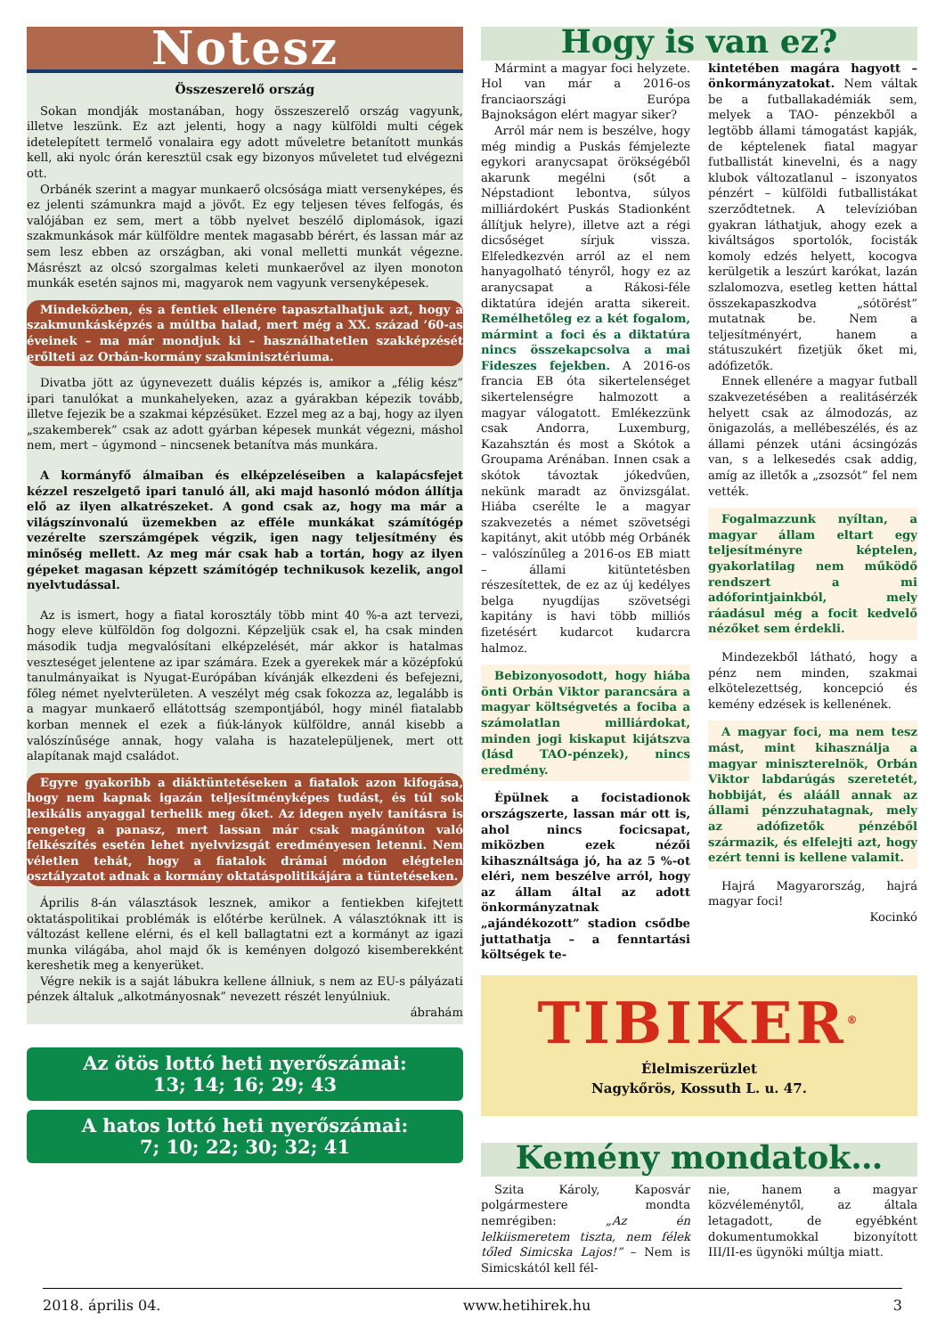Notesz
Összeszerelő ország
Sokan mondják mostanában, hogy összeszerelő ország vagyunk, illetve leszünk. Ez azt jelenti, hogy a nagy külföldi multi cégek idetelepített termelő vonalaira egy adott műveletre betanított munkás kell, aki nyolc órán keresztül csak egy bizonyos műveletet tud elvégezni ott.
Orbánék szerint a magyar munkaerő olcsósága miatt versenyképes, és ez jelenti számunkra majd a jövőt. Ez egy teljesen téves felfogás, és valójában ez sem, mert a több nyelvet beszélő diplomások, igazi szakmunkások már külföldre mentek magasabb bérért, és lassan már az sem lesz ebben az országban, aki vonal melletti munkát végezne. Másrészt az olcsó szorgalmas keleti munkaerővel az ilyen monoton munkák esetén sajnos mi, magyarok nem vagyunk versenyképesek.
Mindeközben, és a fentiek ellenére tapasztalhatjuk azt, hogy a szakmunkásképzés a múltba halad, mert még a XX. század ’60-as éveinek – ma már mondjuk ki – használhatetlen szakképzését erőlteti az Orbán-kormány szakminisztériuma.
Divatba jött az úgynevezett duális képzés is, amikor a „félig kész” ipari tanulókat a munkahelyeken, azaz a gyárakban képezik tovább, illetve fejezik be a szakmai képzésüket. Ezzel meg az a baj, hogy az ilyen „szakemberek” csak az adott gyárban képesek munkát végezni, máshol nem, mert – úgymond – nincsenek betanítva más munkára.
A kormányfő álmaiban és elképzeléseiben a kalapácsfejet kézzel reszelgető ipari tanuló áll, aki majd hasonló módon állítja elő az ilyen alkatrészeket. A gond csak az, hogy ma már a világszínvonalú üzemekben az efféle munkákat számítógép vezérelte szerszámgépek végzik, igen nagy teljesítmény és minőség mellett. Az meg már csak hab a tortán, hogy az ilyen gépeket magasan képzett számítógép technikusok kezelik, angol nyelvtudással.
Az is ismert, hogy a fiatal korosztály több mint 40 %-a azt tervezi, hogy eleve külföldön fog dolgozni. Képzeljük csak el, ha csak minden második tudja megvalósítani elképzelését, már akkor is hatalmas veszteséget jelentene az ipar számára. Ezek a gyerekek már a középfokú tanulmányaikat is Nyugat-Európában kívánják elkezdeni és befejezni, főleg német nyelvterületen. A veszélyt még csak fokozza az, legalább is a magyar munkaerő ellátottság szempontjából, hogy minél fiatalabb korban mennek el ezek a fiúk-lányok külföldre, annál kisebb a valószínűsége annak, hogy valaha is hazatelepüljenek, mert ott alapítanak majd családot.
Egyre gyakoribb a diáktüntetéseken a fiatalok azon kifogása, hogy nem kapnak igazán teljesítményképes tudást, és túl sok lexikális anyaggal terhelik meg őket. Az idegen nyelv tanításra is rengeteg a panasz, mert lassan már csak magánúton való felkészítés esetén lehet nyelvvizsgát eredményesen letenni. Nem véletlen tehát, hogy a fiatalok drámai módon elégtelen osztályzatot adnak a kormány oktatáspolitikájára a tüntetéseken.
Április 8-án választások lesznek, amikor a fentiekben kifejtett oktatáspolitikai problémák is előtérbe kerülnek. A választóknak itt is változást kellene elérni, és el kell ballagtatni ezt a kormányt az igazi munka világába, ahol majd ők is keményen dolgozó kisemberekként kereshetik meg a kenyerüket.
Végre nekik is a saját lábukra kellene állniuk, s nem az EU-s pályázati pénzek általuk „alkotmányosnak” nevezett részét lenyúlniuk.
ábrahám
Az ötös lottó heti nyerőszámai:
13; 14; 16; 29; 43
A hatos lottó heti nyerőszámai:
7; 10; 22; 30; 32; 41
Hogy is van ez?
Mármint a magyar foci helyzete. Hol van már a 2016-os franciaországi Európa Bajnokságon elért magyar siker?
Arról már nem is beszélve, hogy még mindig a Puskás fémjelezte egykori aranycsapat örökségéből akarunk megélni (sőt a Népstadiont lebontva, súlyos milliárdokért Puskás Stadionként állítjuk helyre), illetve azt a régi dicsőséget sírjuk vissza. Elfeledkezvén arról az el nem hanyagolható tényről, hogy ez az aranycsapat a Rákosi-féle diktatúra idején aratta sikereit. Remélhetőleg ez a két fogalom, mármint a foci és a diktatúra nincs összekapcsolva a mai Fideszes fejekben. A 2016-os francia EB óta sikertelenséget sikertelenségre halmozott a magyar válogatott. Emlékezzünk csak Andorra, Luxemburg, Kazahsztán és most a Skótok a Groupama Arénában. Innen csak a skótok távoztak jókedvűen, nekünk maradt az önvizsgálat. Hiába cserélte le a magyar szakvezetés a német szövetségi kapitányt, akit utóbb még Orbánék – valószínűleg a 2016-os EB miatt – állami kitüntetésben részesítettek, de ez az új kedélyes belga nyugdíjas szövetségi kapitány is havi több milliós fizetésért kudarcot kudarcra halmoz.
Bebizonyosodott, hogy hiába önti Orbán Viktor parancsára a magyar költségvetés a fociba a számolatlan milliárdokat, minden jogi kiskaput kijátszva (lásd TAO-pénzek), nincs eredmény.
Épülnek a focistadionok országszerte, lassan már ott is, ahol nincs focicsapat, miközben ezek nézői kihasználtsága jó, ha az 5 %-ot eléri, nem beszélve arról, hogy az állam által az adott önkormányzatnak „ajándékozott” stadion csődbe juttathatja – a fenntartási költségek te-
kintetében magára hagyott – önkormányzatokat. Nem váltak be a futballakadémiák sem, melyek a TAO- pénzekből a legtöbb állami támogatást kapják, de képtelenek fiatal magyar futballistát kinevelni, és a nagy klubok változatlanul – iszonyatos pénzért – külföldi futballistákat szerződtetnek. A televízióban gyakran láthatjuk, ahogy ezek a kiváltságos sportolók, focisták komoly edzés helyett, kocogva kerülgetik a leszúrt karókat, lazán szlalomozva, esetleg ketten háttal összekapaszkodva „sótörést” mutatnak be. Nem a teljesítményért, hanem a státuszukért fizetjük őket mi, adófizetők.
Ennek ellenére a magyar futball szakvezetésében a realitásérzék helyett csak az álmodozás, az önigazolás, a mellébeszélés, és az állami pénzek utáni ácsingózás van, s a lelkesedés csak addig, amíg az illetők a „zsozsót” fel nem vették.
Fogalmazzunk nyíltan, a magyar állam eltart egy teljesítményre képtelen, gyakorlatilag nem működő rendszert a mi adóforintjainkból, mely ráadásul még a focit kedvelő nézőket sem érdekli.
Mindezekből látható, hogy a pénz nem minden, szakmai elkötelezettség, koncepció és kemény edzések is kellenének.
A magyar foci, ma nem tesz mást, mint kihasználja a magyar miniszterelnök, Orbán Viktor labdarúgás szeretetét, hobbiját, és alááll annak az állami pénzzuhatagnak, mely az adófizetők pénzéből származik, és elfelejti azt, hogy ezért tenni is kellene valamit.
Hajrá Magyarország, hajrá magyar foci!
Kocinkó
TIBIKER<sup>®</sup>
Élelmiszerüzlet
Nagykőrös, Kossuth L. u. 47.
Kemény mondatok…
Szita Károly, Kaposvár polgármestere mondta nemrégiben: „Az én lelkiismeretem tiszta, nem félek tőled Simicska Lajos!” – Nem is Simicskától kell fél-
nie, hanem a magyar közvéleménytől, az általa letagadott, de egyébként dokumentumokkal bizonyított III/II-es ügynöki múltja miatt.
2018. április 04. www.hetihirek.hu 3